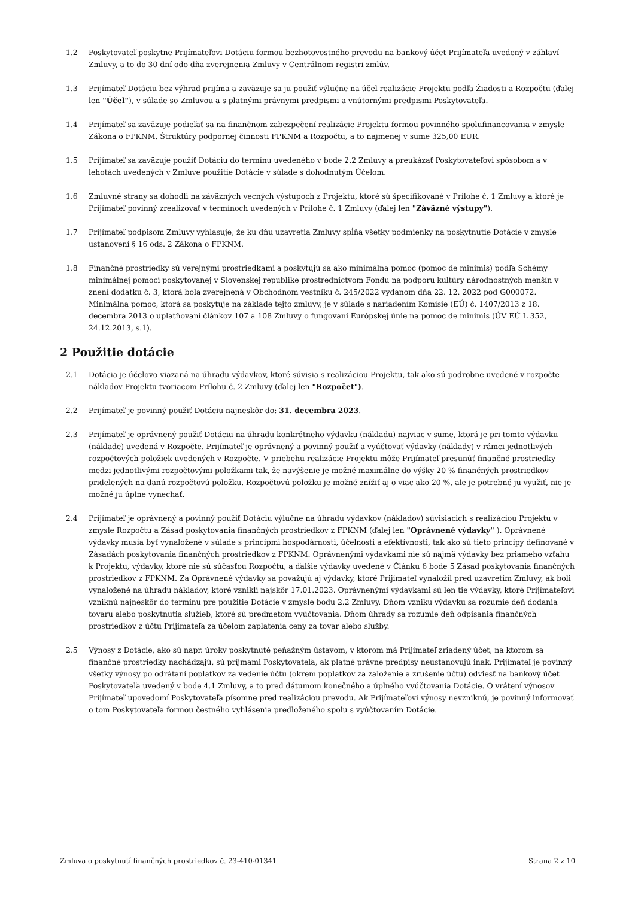1.2 Poskytovateľ poskytne Prijímateľovi Dotáciu formou bezhotovostného prevodu na bankový účet Prijímateľa uvedený v záhlaví Zmluvy, a to do 30 dní odo dňa zverejnenia Zmluvy v Centrálnom registri zmlúv.
1.3 Prijímateľ Dotáciu bez výhrad prijíma a zaväzuje sa ju použiť výlučne na účel realizácie Projektu podľa Žiadosti a Rozpočtu (ďalej len "Účel"), v súlade so Zmluvou a s platnými právnymi predpismi a vnútornými predpismi Poskytovateľa.
1.4 Prijímateľ sa zaväzuje podieľať sa na finančnom zabezpečení realizácie Projektu formou povinného spolufinancovania v zmysle Zákona o FPKNM, Štruktúry podpornej činnosti FPKNM a Rozpočtu, a to najmenej v sume 325,00 EUR.
1.5 Prijímateľ sa zaväzuje použiť Dotáciu do termínu uvedeného v bode 2.2 Zmluvy a preukázať Poskytovateľovi spôsobom a v lehotách uvedených v Zmluve použitie Dotácie v súlade s dohodnutým Účelom.
1.6 Zmluvné strany sa dohodli na záväzných vecných výstupoch z Projektu, ktoré sú špecifikované v Prílohe č. 1 Zmluvy a ktoré je Prijímateľ povinný zrealizovať v termínoch uvedených v Prílohe č. 1 Zmluvy (ďalej len "Záväzné výstupy").
1.7 Prijímateľ podpisom Zmluvy vyhlasuje, že ku dňu uzavretia Zmluvy spĺňa všetky podmienky na poskytnutie Dotácie v zmysle ustanovení § 16 ods. 2 Zákona o FPKNM.
1.8 Finančné prostriedky sú verejnými prostriedkami a poskytujú sa ako minimálna pomoc (pomoc de minimis) podľa Schémy minimálnej pomoci poskytovanej v Slovenskej republike prostredníctvom Fondu na podporu kultúry národnostných menšín v znení dodatku č. 3, ktorá bola zverejnená v Obchodnom vestníku č. 245/2022 vydanom dňa 22. 12. 2022 pod G000072. Minimálna pomoc, ktorá sa poskytuje na základe tejto zmluvy, je v súlade s nariadením Komisie (EÚ) č. 1407/2013 z 18. decembra 2013 o uplatňovaní článkov 107 a 108 Zmluvy o fungovaní Európskej únie na pomoc de minimis (ÚV EÚ L 352, 24.12.2013, s.1).
2 Použitie dotácie
2.1 Dotácia je účelovo viazaná na úhradu výdavkov, ktoré súvisia s realizáciou Projektu, tak ako sú podrobne uvedené v rozpočte nákladov Projektu tvoriacom Prílohu č. 2 Zmluvy (ďalej len "Rozpočet").
2.2 Prijímateľ je povinný použiť Dotáciu najneskôr do: 31. decembra 2023.
2.3 Prijímateľ je oprávnený použiť Dotáciu na úhradu konkrétneho výdavku (nákladu) najviac v sume, ktorá je pri tomto výdavku (náklade) uvedená v Rozpočte. Prijímateľ je oprávnený a povinný použiť a vyúčtovať výdavky (náklady) v rámci jednotlivých rozpočtových položiek uvedených v Rozpočte. V priebehu realizácie Projektu môže Prijímateľ presunúť finančné prostriedky medzi jednotlivými rozpočtovými položkami tak, že navýšenie je možné maximálne do výšky 20 % finančných prostriedkov pridelených na danú rozpočtovú položku. Rozpočtovú položku je možné znížiť aj o viac ako 20 %, ale je potrebné ju využiť, nie je možné ju úplne vynechať.
2.4 Prijímateľ je oprávnený a povinný použiť Dotáciu výlučne na úhradu výdavkov (nákladov) súvisiacich s realizáciou Projektu v zmysle Rozpočtu a Zásad poskytovania finančných prostriedkov z FPKNM (ďalej len "Oprávnené výdavky" ). Oprávnené výdavky musia byť vynaložené v súlade s princípmi hospodárnosti, účelnosti a efektívnosti, tak ako sú tieto princípy definované v Zásadách poskytovania finančných prostriedkov z FPKNM. Oprávnenými výdavkami nie sú najmä výdavky bez priameho vzťahu k Projektu, výdavky, ktoré nie sú súčasťou Rozpočtu, a ďalšie výdavky uvedené v Článku 6 bode 5 Zásad poskytovania finančných prostriedkov z FPKNM. Za Oprávnené výdavky sa považujú aj výdavky, ktoré Prijímateľ vynaložil pred uzavretím Zmluvy, ak boli vynaložené na úhradu nákladov, ktoré vznikli najskôr 17.01.2023. Oprávnenými výdavkami sú len tie výdavky, ktoré Prijímateľovi vzniknú najneskôr do termínu pre použitie Dotácie v zmysle bodu 2.2 Zmluvy. Dňom vzniku výdavku sa rozumie deň dodania tovaru alebo poskytnutia služieb, ktoré sú predmetom vyúčtovania. Dňom úhrady sa rozumie deň odpísania finančných prostriedkov z účtu Prijímateľa za účelom zaplatenia ceny za tovar alebo služby.
2.5 Výnosy z Dotácie, ako sú napr. úroky poskytnuté peňažným ústavom, v ktorom má Prijímateľ zriadený účet, na ktorom sa finančné prostriedky nachádzajú, sú príjmami Poskytovateľa, ak platné právne predpisy neustanovujú inak. Prijímateľ je povinný všetky výnosy po odrátaní poplatkov za vedenie účtu (okrem poplatkov za založenie a zrušenie účtu) odviesť na bankový účet Poskytovateľa uvedený v bode 4.1 Zmluvy, a to pred dátumom konečného a úplného vyúčtovania Dotácie. O vrátení výnosov Prijímateľ upovedomí Poskytovateľa písomne pred realizáciou prevodu. Ak Prijímateľovi výnosy nevzniknú, je povinný informovať o tom Poskytovateľa formou čestného vyhlásenia predloženého spolu s vyúčtovaním Dotácie.
Zmluva o poskytnutí finančných prostriedkov č. 23-410-01341 Strana 2 z 10